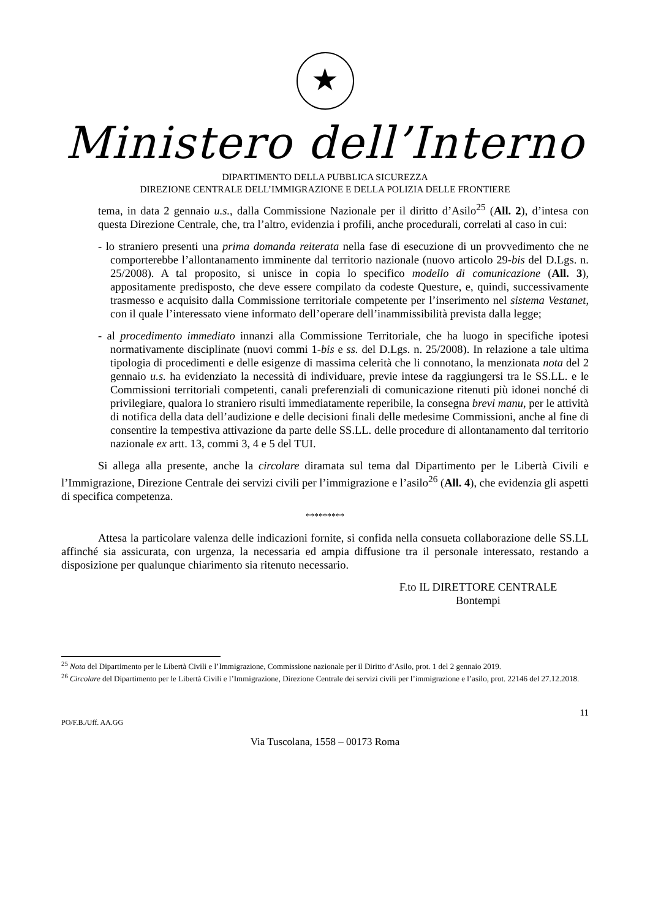★
Ministero dell’Interno
DIPARTIMENTO DELLA PUBBLICA SICUREZZA
DIREZIONE CENTRALE DELL’IMMIGRAZIONE E DELLA POLIZIA DELLE FRONTIERE
tema, in data 2 gennaio u.s., dalla Commissione Nazionale per il diritto d’Asilo<sup>25</sup> (All. 2), d’intesa con questa Direzione Centrale, che, tra l’altro, evidenzia i profili, anche procedurali, correlati al caso in cui:
- lo straniero presenti una prima domanda reiterata nella fase di esecuzione di un provvedimento che ne comporterebbe l’allontanamento imminente dal territorio nazionale (nuovo articolo 29-bis del D.Lgs. n. 25/2008). A tal proposito, si unisce in copia lo specifico modello di comunicazione (All. 3), appositamente predisposto, che deve essere compilato da codeste Questure, e, quindi, successivamente trasmesso e acquisito dalla Commissione territoriale competente per l’inserimento nel sistema Vestanet, con il quale l’interessato viene informato dell’operare dell’inammissibilità prevista dalla legge;
- al procedimento immediato innanzi alla Commissione Territoriale, che ha luogo in specifiche ipotesi normativamente disciplinate (nuovi commi 1-bis e ss. del D.Lgs. n. 25/2008). In relazione a tale ultima tipologia di procedimenti e delle esigenze di massima celerità che li connotano, la menzionata nota del 2 gennaio u.s. ha evidenziato la necessità di individuare, previe intese da raggiungersi tra le SS.LL. e le Commissioni territoriali competenti, canali preferenziali di comunicazione ritenuti più idonei nonché di privilegiare, qualora lo straniero risulti immediatamente reperibile, la consegna brevi manu, per le attività di notifica della data dell’audizione e delle decisioni finali delle medesime Commissioni, anche al fine di consentire la tempestiva attivazione da parte delle SS.LL. delle procedure di allontanamento dal territorio nazionale ex artt. 13, commi 3, 4 e 5 del TUI.
Si allega alla presente, anche la circolare diramata sul tema dal Dipartimento per le Libertà Civili e l’Immigrazione, Direzione Centrale dei servizi civili per l’immigrazione e l’asilo<sup>26</sup> (All. 4), che evidenzia gli aspetti di specifica competenza.
*********
Attesa la particolare valenza delle indicazioni fornite, si confida nella consueta collaborazione delle SS.LL affinché sia assicurata, con urgenza, la necessaria ed ampia diffusione tra il personale interessato, restando a disposizione per qualunque chiarimento sia ritenuto necessario.
F.to IL DIRETTORE CENTRALE
Bontempi
<sup>25</sup> Nota del Dipartimento per le Libertà Civili e l’Immigrazione, Commissione nazionale per il Diritto d’Asilo, prot. 1 del 2 gennaio 2019.
<sup>26</sup> Circolare del Dipartimento per le Libertà Civili e l’Immigrazione, Direzione Centrale dei servizi civili per l’immigrazione e l’asilo, prot. 22146 del 27.12.2018.
11
PO/F.B./Uff. AA.GG
Via Tuscolana, 1558 – 00173 Roma